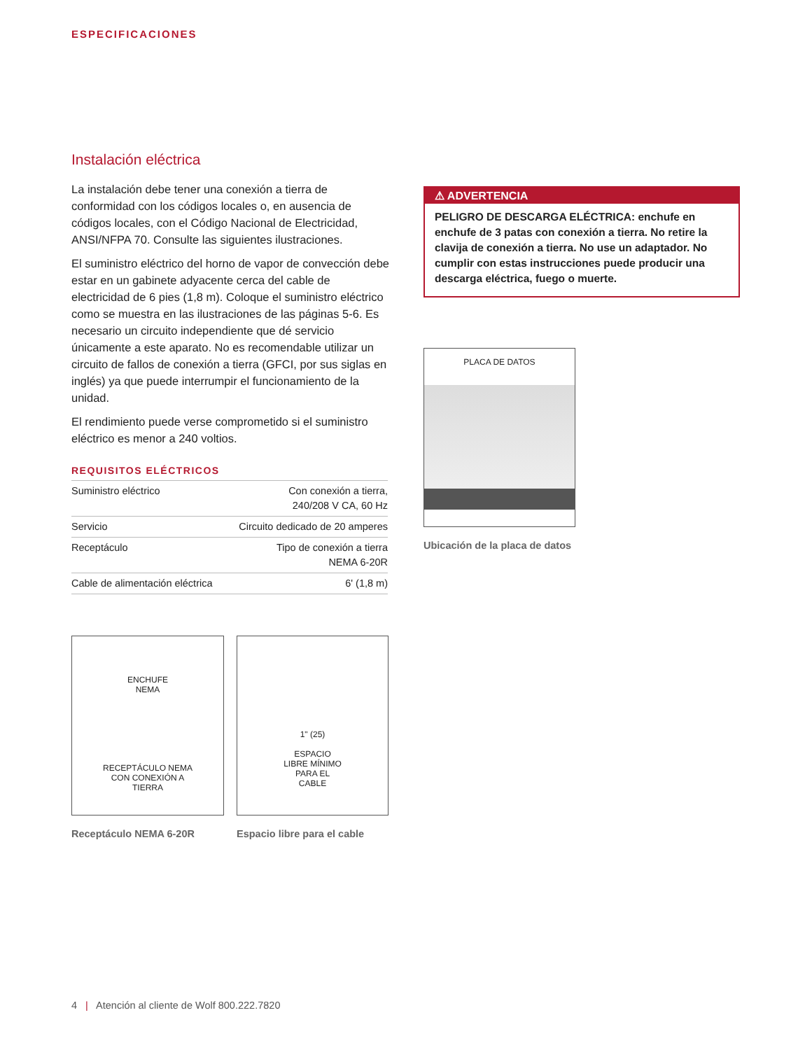ESPECIFICACIONES
Instalación eléctrica
La instalación debe tener una conexión a tierra de conformidad con los códigos locales o, en ausencia de códigos locales, con el Código Nacional de Electricidad, ANSI/NFPA 70. Consulte las siguientes ilustraciones.
El suministro eléctrico del horno de vapor de convección debe estar en un gabinete adyacente cerca del cable de electricidad de 6 pies (1,8 m). Coloque el suministro eléctrico como se muestra en las ilustraciones de las páginas 5-6. Es necesario un circuito independiente que dé servicio únicamente a este aparato. No es recomendable utilizar un circuito de fallos de conexión a tierra (GFCI, por sus siglas en inglés) ya que puede interrumpir el funcionamiento de la unidad.
El rendimiento puede verse comprometido si el suministro eléctrico es menor a 240 voltios.
REQUISITOS ELÉCTRICOS
| Suministro eléctrico | Con conexión a tierra, 240/208 V CA, 60 Hz |
| Servicio | Circuito dedicado de 20 amperes |
| Receptáculo | Tipo de conexión a tierra NEMA 6-20R |
| Cable de alimentación eléctrica | 6' (1,8 m) |
⚠ ADVERTENCIA
PELIGRO DE DESCARGA ELÉCTRICA: enchufe en enchufe de 3 patas con conexión a tierra. No retire la clavija de conexión a tierra. No use un adaptador. No cumplir con estas instrucciones puede producir una descarga eléctrica, fuego o muerte.
PLACA DE DATOS
Ubicación de la placa de datos
ENCHUFE
NEMA
RECEPTÁCULO NEMA
CON CONEXIÓN A
TIERRA
Receptáculo NEMA 6-20R
1" (25)
ESPACIO
LIBRE MÍNIMO
PARA EL
CABLE
Espacio libre para el cable
4 | Atención al cliente de Wolf 800.222.7820